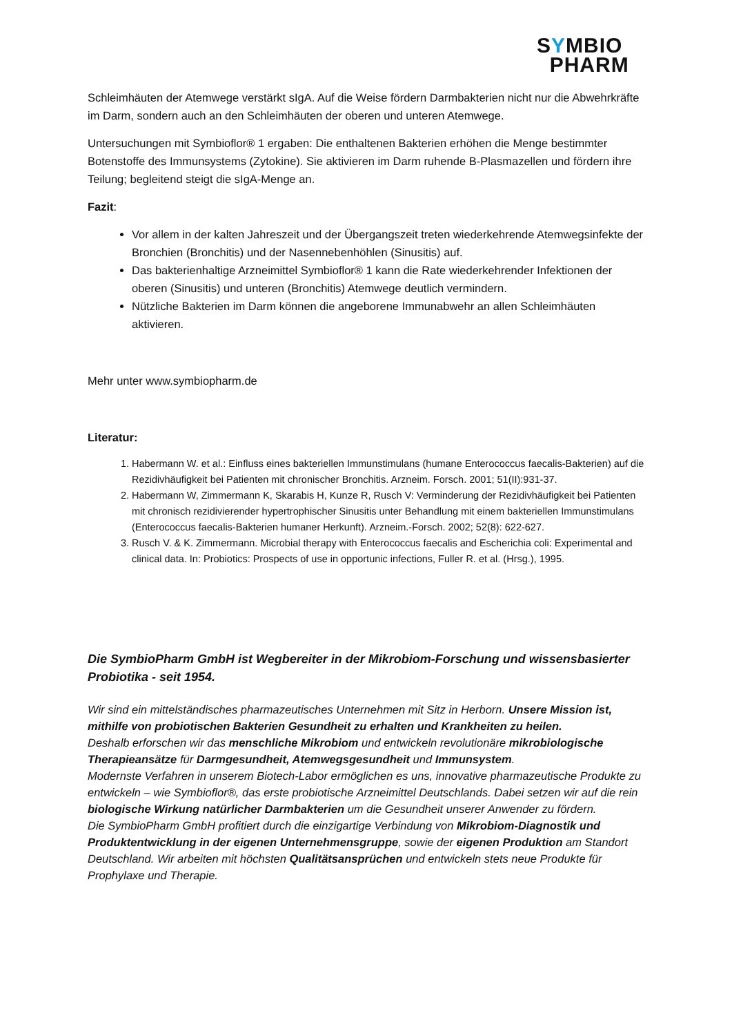SYMBIO
PHARM
Schleimhäuten der Atemwege verstärkt sIgA. Auf die Weise fördern Darmbakterien nicht nur die Abwehrkräfte im Darm, sondern auch an den Schleimhäuten der oberen und unteren Atemwege.
Untersuchungen mit Symbioflor® 1 ergaben: Die enthaltenen Bakterien erhöhen die Menge bestimmter Botenstoffe des Immunsystems (Zytokine). Sie aktivieren im Darm ruhende B-Plasmazellen und fördern ihre Teilung; begleitend steigt die sIgA-Menge an.
Fazit:
Vor allem in der kalten Jahreszeit und der Übergangszeit treten wiederkehrende Atemwegsinfekte der Bronchien (Bronchitis) und der Nasennebenhöhlen (Sinusitis) auf.
Das bakterienhaltige Arzneimittel Symbioflor® 1 kann die Rate wiederkehrender Infektionen der oberen (Sinusitis) und unteren (Bronchitis) Atemwege deutlich vermindern.
Nützliche Bakterien im Darm können die angeborene Immunabwehr an allen Schleimhäuten aktivieren.
Mehr unter www.symbiopharm.de
Literatur:
1. Habermann W. et al.: Einfluss eines bakteriellen Immunstimulans (humane Enterococcus faecalis-Bakterien) auf die Rezidivhäufigkeit bei Patienten mit chronischer Bronchitis. Arzneim. Forsch. 2001; 51(II):931-37.
2. Habermann W, Zimmermann K, Skarabis H, Kunze R, Rusch V: Verminderung der Rezidivhäufigkeit bei Patienten mit chronisch rezidivierender hypertrophischer Sinusitis unter Behandlung mit einem bakteriellen Immunstimulans (Enterococcus faecalis-Bakterien humaner Herkunft). Arzneim.-Forsch. 2002; 52(8): 622-627.
3. Rusch V. & K. Zimmermann. Microbial therapy with Enterococcus faecalis and Escherichia coli: Experimental and clinical data. In: Probiotics: Prospects of use in opportunic infections, Fuller R. et al. (Hrsg.), 1995.
Die SymbioPharm GmbH ist Wegbereiter in der Mikrobiom-Forschung und wissensbasierter Probiotika - seit 1954.
Wir sind ein mittelständisches pharmazeutisches Unternehmen mit Sitz in Herborn. Unsere Mission ist, mithilfe von probiotischen Bakterien Gesundheit zu erhalten und Krankheiten zu heilen.
Deshalb erforschen wir das menschliche Mikrobiom und entwickeln revolutionäre mikrobiologische Therapieansätze für Darmgesundheit, Atemwegsgesundheit und Immunsystem.
Modernste Verfahren in unserem Biotech-Labor ermöglichen es uns, innovative pharmazeutische Produkte zu entwickeln – wie Symbioflor®, das erste probiotische Arzneimittel Deutschlands. Dabei setzen wir auf die rein biologische Wirkung natürlicher Darmbakterien um die Gesundheit unserer Anwender zu fördern.
Die SymbioPharm GmbH profitiert durch die einzigartige Verbindung von Mikrobiom-Diagnostik und Produktentwicklung in der eigenen Unternehmensgruppe, sowie der eigenen Produktion am Standort Deutschland. Wir arbeiten mit höchsten Qualitätsansprüchen und entwickeln stets neue Produkte für Prophylaxe und Therapie.